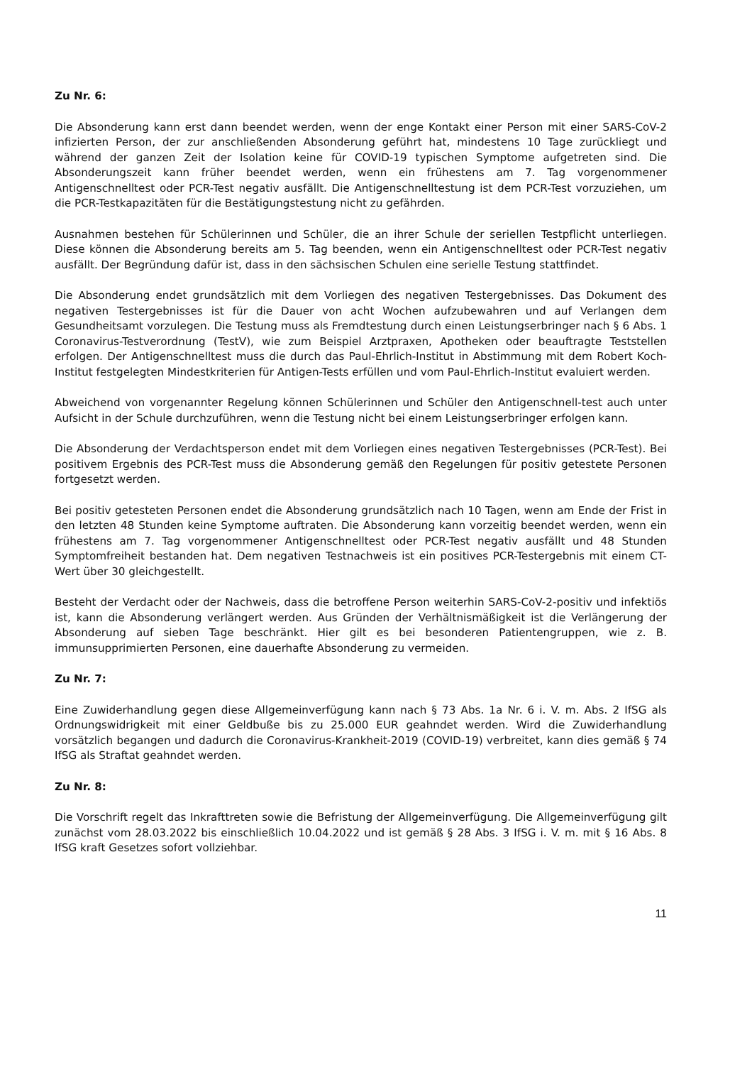Zu Nr. 6:
Die Absonderung kann erst dann beendet werden, wenn der enge Kontakt einer Person mit einer SARS-CoV-2 infizierten Person, der zur anschließenden Absonderung geführt hat, mindestens 10 Tage zurückliegt und während der ganzen Zeit der Isolation keine für COVID-19 typischen Symptome aufgetreten sind. Die Absonderungszeit kann früher beendet werden, wenn ein frühestens am 7. Tag vorgenommener Antigenschnelltest oder PCR-Test negativ ausfällt. Die Antigenschnelltestung ist dem PCR-Test vorzuziehen, um die PCR-Testkapazitäten für die Bestätigungstestung nicht zu gefährden.
Ausnahmen bestehen für Schülerinnen und Schüler, die an ihrer Schule der seriellen Testpflicht unterliegen. Diese können die Absonderung bereits am 5. Tag beenden, wenn ein Antigenschnelltest oder PCR-Test negativ ausfällt. Der Begründung dafür ist, dass in den sächsischen Schulen eine serielle Testung stattfindet.
Die Absonderung endet grundsätzlich mit dem Vorliegen des negativen Testergebnisses. Das Dokument des negativen Testergebnisses ist für die Dauer von acht Wochen aufzubewahren und auf Verlangen dem Gesundheitsamt vorzulegen. Die Testung muss als Fremdtestung durch einen Leistungserbringer nach § 6 Abs. 1 Coronavirus-Testverordnung (TestV), wie zum Beispiel Arztpraxen, Apotheken oder beauftragte Teststellen erfolgen. Der Antigenschnelltest muss die durch das Paul-Ehrlich-Institut in Abstimmung mit dem Robert Koch-Institut festgelegten Mindestkriterien für Antigen-Tests erfüllen und vom Paul-Ehrlich-Institut evaluiert werden.
Abweichend von vorgenannter Regelung können Schülerinnen und Schüler den Antigenschnell-test auch unter Aufsicht in der Schule durchzuführen, wenn die Testung nicht bei einem Leistungserbringer erfolgen kann.
Die Absonderung der Verdachtsperson endet mit dem Vorliegen eines negativen Testergebnisses (PCR-Test). Bei positivem Ergebnis des PCR-Test muss die Absonderung gemäß den Regelungen für positiv getestete Personen fortgesetzt werden.
Bei positiv getesteten Personen endet die Absonderung grundsätzlich nach 10 Tagen, wenn am Ende der Frist in den letzten 48 Stunden keine Symptome auftraten. Die Absonderung kann vorzeitig beendet werden, wenn ein frühestens am 7. Tag vorgenommener Antigenschnelltest oder PCR-Test negativ ausfällt und 48 Stunden Symptomfreiheit bestanden hat. Dem negativen Testnachweis ist ein positives PCR-Testergebnis mit einem CT-Wert über 30 gleichgestellt.
Besteht der Verdacht oder der Nachweis, dass die betroffene Person weiterhin SARS-CoV-2-positiv und infektiös ist, kann die Absonderung verlängert werden. Aus Gründen der Verhältnismäßigkeit ist die Verlängerung der Absonderung auf sieben Tage beschränkt. Hier gilt es bei besonderen Patientengruppen, wie z. B. immunsupprimierten Personen, eine dauerhafte Absonderung zu vermeiden.
Zu Nr. 7:
Eine Zuwiderhandlung gegen diese Allgemeinverfügung kann nach § 73 Abs. 1a Nr. 6 i. V. m. Abs. 2 IfSG als Ordnungswidrigkeit mit einer Geldbuße bis zu 25.000 EUR geahndet werden. Wird die Zuwiderhandlung vorsätzlich begangen und dadurch die Coronavirus-Krankheit-2019 (COVID-19) verbreitet, kann dies gemäß § 74 IfSG als Straftat geahndet werden.
Zu Nr. 8:
Die Vorschrift regelt das Inkrafttreten sowie die Befristung der Allgemeinverfügung. Die Allgemeinverfügung gilt zunächst vom 28.03.2022 bis einschließlich 10.04.2022 und ist gemäß § 28 Abs. 3 IfSG i. V. m. mit § 16 Abs. 8 IfSG kraft Gesetzes sofort vollziehbar.
11